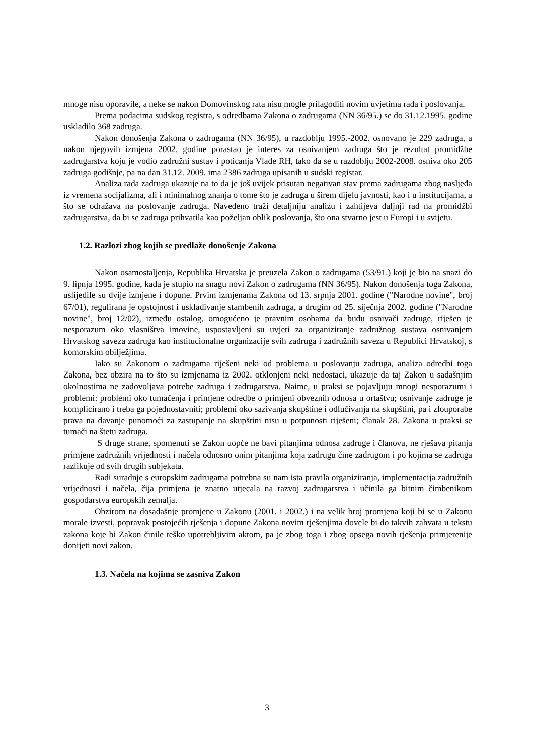mnoge nisu oporavile, a neke se nakon Domovinskog rata nisu mogle prilagoditi novim uvjetima rada i poslovanja.
Prema podacima sudskog registra, s odredbama Zakona o zadrugama (NN 36/95.) se do 31.12.1995. godine uskladilo 368 zadruga.
Nakon donošenja Zakona o zadrugama (NN 36/95), u razdoblju 1995.-2002. osnovano je 229 zadruga, a nakon njegovih izmjena 2002. godine porastao je interes za osnivanjem zadruga što je rezultat promidžbe zadrugarstva koju je vodio zadružni sustav i poticanja Vlade RH, tako da se u razdoblju 2002-2008. osniva oko 205 zadruga godišnje, pa na dan 31.12. 2009. ima 2386 zadruga upisanih u sudski registar.
Analiza rada zadruga ukazuje na to da je još uvijek prisutan negativan stav prema zadrugama zbog nasljeđa iz vremena socijalizma, ali i minimalnog znanja o tome što je zadruga u širem dijelu javnosti, kao i u institucijama, a što se odražava na poslovanje zadruga. Navedeno traži detaljniju analizu i zahtijeva daljnji rad na promidžbi zadrugarstva, da bi se zadruga prihvatila kao poželjan oblik poslovanja, što ona stvarno jest u Europi i u svijetu.
1.2. Razlozi zbog kojih se predlaže donošenje Zakona
Nakon osamostaljenja, Republika Hrvatska je preuzela Zakon o zadrugama (53/91.) koji je bio na snazi do 9. lipnja 1995. godine, kada je stupio na snagu novi Zakon o zadrugama (NN 36/95). Nakon donošenja toga Zakona, uslijedile su dvije izmjene i dopune. Prvim izmjenama Zakona od 13. srpnja 2001. godine ("Narodne novine", broj 67/01), regulirana je opstojnost i usklađivanje stambenih zadruga, a drugim od 25. siječnja 2002. godine ("Narodne novine", broj 12/02), između ostalog, omogućeno je pravnim osobama da budu osnivači zadruge, riješen je nesporazum oko vlasništva imovine, uspostavljeni su uvjeti za organiziranje zadružnog sustava osnivanjem Hrvatskog saveza zadruga kao institucionalne organizacije svih zadruga i zadružnih saveza u Republici Hrvatskoj, s komorskim obilježjima.
Iako su Zakonom o zadrugama riješeni neki od problema u poslovanju zadruga, analiza odredbi toga Zakona, bez obzira na to što su izmjenama iz 2002. otklonjeni neki nedostaci, ukazuje da taj Zakon u sadašnjim okolnostima ne zadovoljava potrebe zadruga i zadrugarstva. Naime, u praksi se pojavljuju mnogi nesporazumi i problemi: problemi oko tumačenja i primjene odredbe o primjeni obveznih odnosa u ortaštvu; osnivanje zadruge je komplicirano i treba ga pojednostavniti; problemi oko sazivanja skupštine i odlučivanja na skupštini, pa i zlouporabe prava na davanje punomoći za zastupanje na skupštini nisu u potpunosti riješeni; članak 28. Zakona u praksi se tumači na štetu zadruga.
S druge strane, spomenuti se Zakon uopće ne bavi pitanjima odnosa zadruge i članova, ne rješava pitanja primjene zadružnih vrijednosti i načela odnosno onim pitanjima koja zadrugu čine zadrugom i po kojima se zadruga razlikuje od svih drugih subjekata.
Radi suradnje s europskim zadrugama potrebna su nam ista pravila organiziranja, implementacija zadružnih vrijednosti i načela, čija primjena je znatno utjecala na razvoj zadrugarstva i učinila ga bitnim čimbenikom gospodarstva europskih zemalja.
Obzirom na dosadašnje promjene u Zakonu (2001. i 2002.) i na velik broj promjena koji bi se u Zakonu morale izvesti, popravak postojećih rješenja i dopune Zakona novim rješenjima dovele bi do takvih zahvata u tekstu zakona koje bi Zakon činile teško upotrebljivim aktom, pa je zbog toga i zbog opsega novih rješenja primjerenije donijeti novi zakon.
1.3. Načela na kojima se zasniva Zakon
3